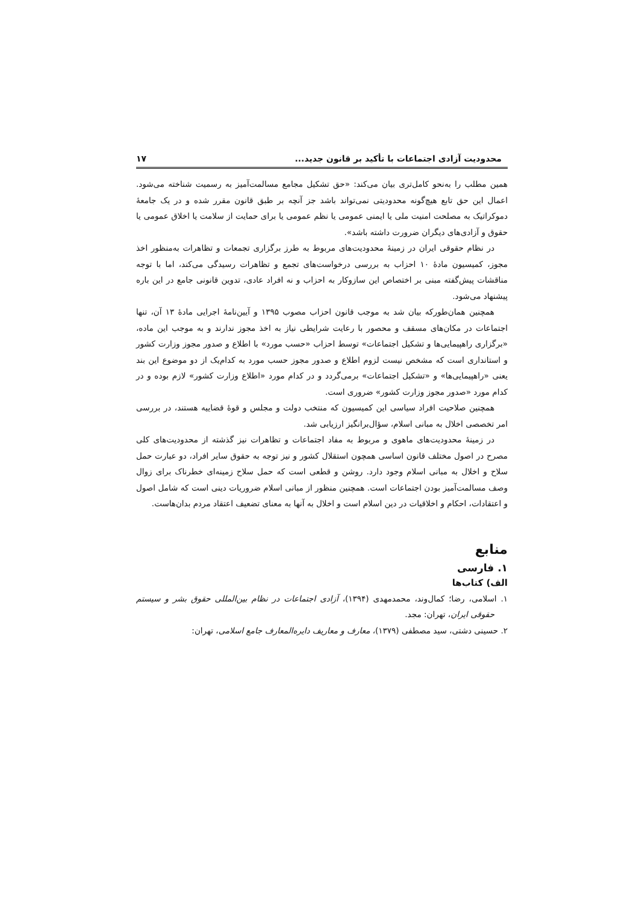محدودیت آزادی اجتماعات با تأکید بر قانون جدید... ۱۷
همین مطلب را به‌نحو کامل‌تری بیان می‌کند: «حق تشکیل مجامع مسالمت‌آمیز به رسمیت شناخته می‌شود. اعمال این حق تابع هیچ‌گونه محدودیتی نمی‌تواند باشد جز آنچه بر طبق قانون مقرر شده و در یک جامعهٔ دموکراتیک به مصلحت امنیت ملی یا ایمنی عمومی یا نظم عمومی یا برای حمایت از سلامت یا اخلاق عمومی یا حقوق و آزادی‌های دیگران ضرورت داشته باشد».
در نظام حقوقی ایران در زمینهٔ محدودیت‌های مربوط به طرز برگزاری تجمعات و تظاهرات به‌منظور اخذ مجوز، کمیسیون مادهٔ ۱۰ احزاب به بررسی درخواست‌های تجمع و تظاهرات رسیدگی می‌کند، اما با توجه مناقشات پیش‌گفته مبنی بر اختصاص این سازوکار به احزاب و نه افراد عادی، تدوین قانونی جامع در این باره پیشنهاد می‌شود.
همچنین همان‌طورکه بیان شد به موجب قانون احزاب مصوب ۱۳۹۵ و آیین‌نامهٔ اجرایی مادهٔ ۱۳ آن، تنها اجتماعات در مکان‌های مسقف و محصور با رعایت شرایطی نیاز به اخذ مجوز ندارند و به موجب این ماده، «برگزاری راهپیمایی‌ها و تشکیل اجتماعات» توسط احزاب «حسب مورد» با اطلاع و صدور مجوز وزارت کشور و استانداری است که مشخص نیست لزوم اطلاع و صدور مجوز حسب مورد به کدام‌یک از دو موضوع این بند یعنی «راهپیمایی‌ها» و «تشکیل اجتماعات» برمی‌گردد و در کدام مورد «اطلاع وزارت کشور» لازم بوده و در کدام مورد «صدور مجوز وزارت کشور» ضروری است.
همچنین صلاحیت افراد سیاسی این کمیسیون که منتخب دولت و مجلس و قوهٔ قضاییه هستند، در بررسی امر تخصصی اخلال به مبانی اسلام، سؤال‌برانگیز ارزیابی شد.
در زمینهٔ محدودیت‌های ماهوی و مربوط به مفاد اجتماعات و تظاهرات نیز گذشته از محدودیت‌های کلی مصرح در اصول مختلف قانون اساسی همچون استقلال کشور و نیز توجه به حقوق سایر افراد، دو عبارت حمل سلاح و اخلال به مبانی اسلام وجود دارد. روشن و قطعی است که حمل سلاح زمینه‌ای خطرناک برای زوال وصف مسالمت‌آمیز بودن اجتماعات است. همچنین منظور از مبانی اسلام ضروریات دینی است که شامل اصول و اعتقادات، احکام و اخلاقیات در دین اسلام است و اخلال به آنها به معنای تضعیف اعتقاد مردم بدان‌هاست.
منابع
۱. فارسی
الف) کتاب‌ها
۱. اسلامی، رضا؛ کمال‌وند، محمدمهدی (۱۳۹۴)، آزادی اجتماعات در نظام بین‌المللی حقوق بشر و سیستم حقوقی ایران، تهران: مجد.
۲. حسینی دشتی، سید مصطفی (۱۳۷۹)، معارف و معاریف دایره‌المعارف جامع اسلامی، تهران: